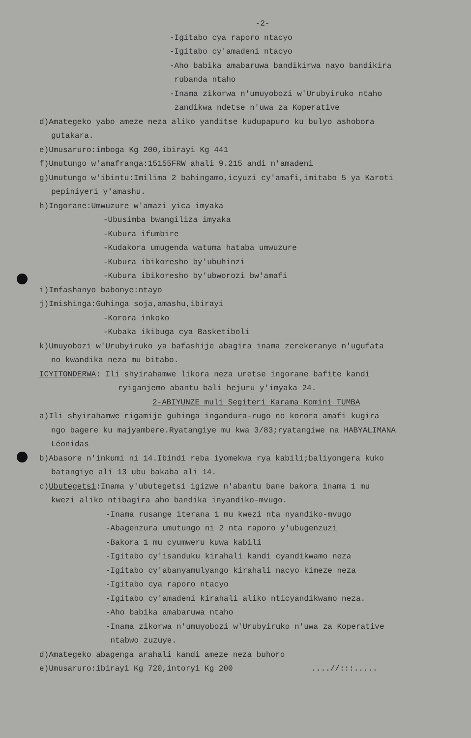-2-
-Igitabo cya raporo ntacyo
-Igitabo cy'amadeni ntacyo
-Aho babika amabaruwa bandikirwa nayo bandikira
rubanda ntaho
-Inama zikorwa n'umuyobozi w'Urubyiruko ntaho
zandikwa ndetse n'uwa za Koperative
d)Amategeko yabo ameze neza aliko yanditse kudupapuro ku bulyo ashobora
gutakara.
e)Umusaruro:imboga Kg 200,ibirayi Kg 441
f)Umutungo w'amafranga:15155FRW ahali 9.215 andi n'amadeni
g)Umutungo w'ibintu:Imilima 2 bahingamo,icyuzi cy'amafi,imitabo 5 ya Karoti
pepiniyeri y'amashu.
h)Ingorane:Umwuzure w'amazi yica imyaka
-Ubusimba bwangiliza imyaka
-Kubura ifumbire
-Kudakora umugenda watuma hataba umwuzure
-Kubura ibikoresho by'ubuhinzi
-Kubura ibikoresho by'ubworozi bw'amafi
i)Imfashanyo babonye:ntayo
j)Imishinga:Guhinga soja,amashu,ibirayi
-Korora inkoko
-Kubaka ikibuga cya Basketiboli
k)Umuyobozi w'Urubyiruko ya bafashije abagira inama zerekeranye n'ugufata
no kwandika neza mu bitabo.
ICYITONDERWA: Ili shyirahamwe likora neza uretse ingorane bafite kandi
ryiganjemo abantu bali hejuru y'imyaka 24.
2-ABIYUNZE muli Segiteri Karama Komini TUMBA
a)Ili shyirahamwe rigamije guhinga ingandura-rugo no korora amafi kugira
ngo bagere ku majyambere.Ryatangiye mu kwa 3/83;ryatangiwe na HABYALIMANA
Léonidas
b)Abasore n'inkumi ni 14.Ibindi reba iyomekwa rya kabili;baliyongera kuko
batangiye ali 13 ubu bakaba ali 14.
c)Ubutegetsi:Inama y'ubutegetsi igizwe n'abantu bane bakora inama 1 mu
kwezi aliko ntibagira aho bandika inyandiko-mvugo.
-Inama rusange iterana 1 mu kwezi nta nyandiko-mvugo
-Abagenzura umutungo ni 2 nta raporo y'ubugenzuzi
-Bakora 1 mu cyumweru kuwa kabili
-Igitabo cy'isanduku kirahali kandi cyandikwamo neza
-Igitabo cy'abanyamulyango kirahali nacyo kimeze neza
-Igitabo cya raporo ntacyo
-Igitabo cy'amadeni kirahali aliko nticyandikwamo neza.
-Aho babika amabaruwa ntaho
-Inama zikorwa n'umuyobozi w'Urubyiruko n'uwa za Koperative
ntabwo zuzuye.
d)Amategeko abagenga arahali kandi ameze neza buhoro
e)Umusaruro:ibirayi Kg 720,intoryi Kg 200 ....//:::.....